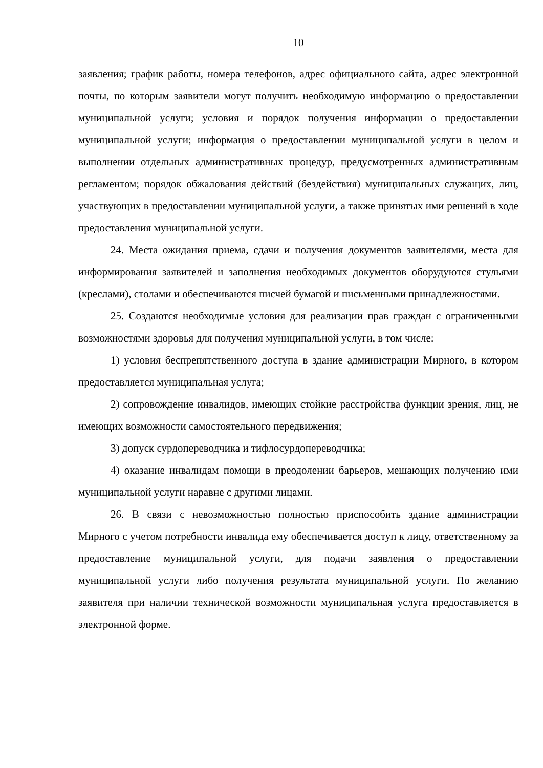10
заявления; график работы, номера телефонов, адрес официального сайта, адрес электронной почты, по которым заявители могут получить необходимую информацию о предоставлении муниципальной услуги; условия и порядок получения информации о предоставлении муниципальной услуги; информация о предоставлении муниципальной услуги в целом и выполнении отдельных административных процедур, предусмотренных административным регламентом; порядок обжалования действий (бездействия) муниципальных служащих, лиц, участвующих в предоставлении муниципальной услуги, а также принятых ими решений в ходе предоставления муниципальной услуги.
24. Места ожидания приема, сдачи и получения документов заявителями, места для информирования заявителей и заполнения необходимых документов оборудуются стульями (креслами), столами и обеспечиваются писчей бумагой и письменными принадлежностями.
25. Создаются необходимые условия для реализации прав граждан с ограниченными возможностями здоровья для получения муниципальной услуги, в том числе:
1) условия беспрепятственного доступа в здание администрации Мирного, в котором предоставляется муниципальная услуга;
2) сопровождение инвалидов, имеющих стойкие расстройства функции зрения, лиц, не имеющих возможности самостоятельного передвижения;
3) допуск сурдопереводчика и тифлосурдопереводчика;
4) оказание инвалидам помощи в преодолении барьеров, мешающих получению ими муниципальной услуги наравне с другими лицами.
26. В связи с невозможностью полностью приспособить здание администрации Мирного с учетом потребности инвалида ему обеспечивается доступ к лицу, ответственному за предоставление муниципальной услуги, для подачи заявления о предоставлении муниципальной услуги либо получения результата муниципальной услуги. По желанию заявителя при наличии технической возможности муниципальная услуга предоставляется в электронной форме.